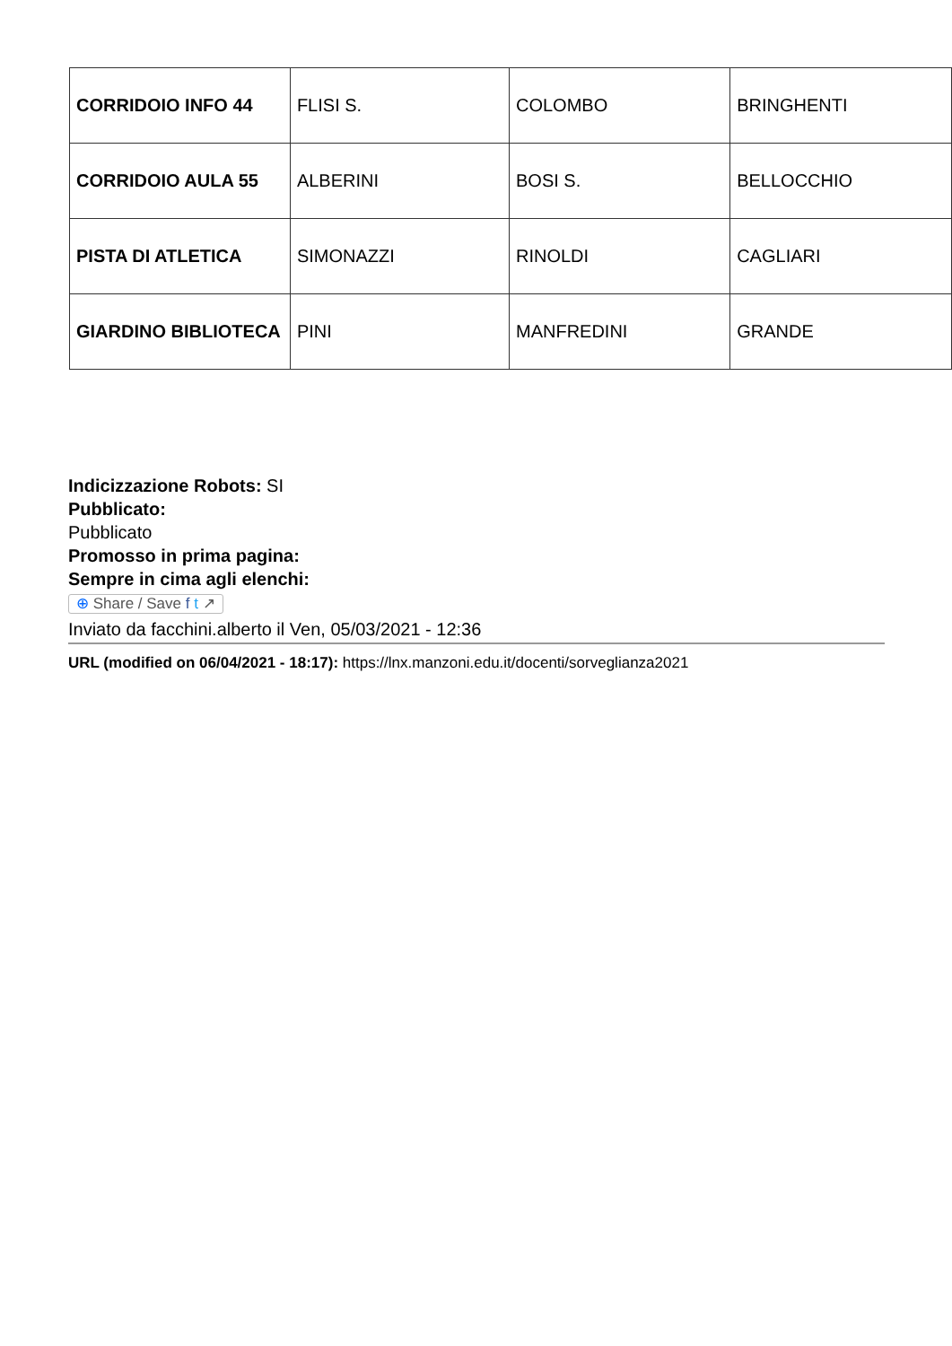| CORRIDOIO INFO 44 | FLISI S. | COLOMBO | BRINGHENTI |
| CORRIDOIO AULA 55 | ALBERINI | BOSI S. | BELLOCCHIO |
| PISTA DI ATLETICA | SIMONAZZI | RINOLDI | CAGLIARI |
| GIARDINO BIBLIOTECA | PINI | MANFREDINI | GRANDE |
Indicizzazione Robots: SI
Pubblicato:
Pubblicato
Promosso in prima pagina:
Sempre in cima agli elenchi:
⊕ Share / Save f t ↗
Inviato da facchini.alberto il Ven, 05/03/2021 - 12:36
URL (modified on 06/04/2021 - 18:17): https://lnx.manzoni.edu.it/docenti/sorveglianza2021